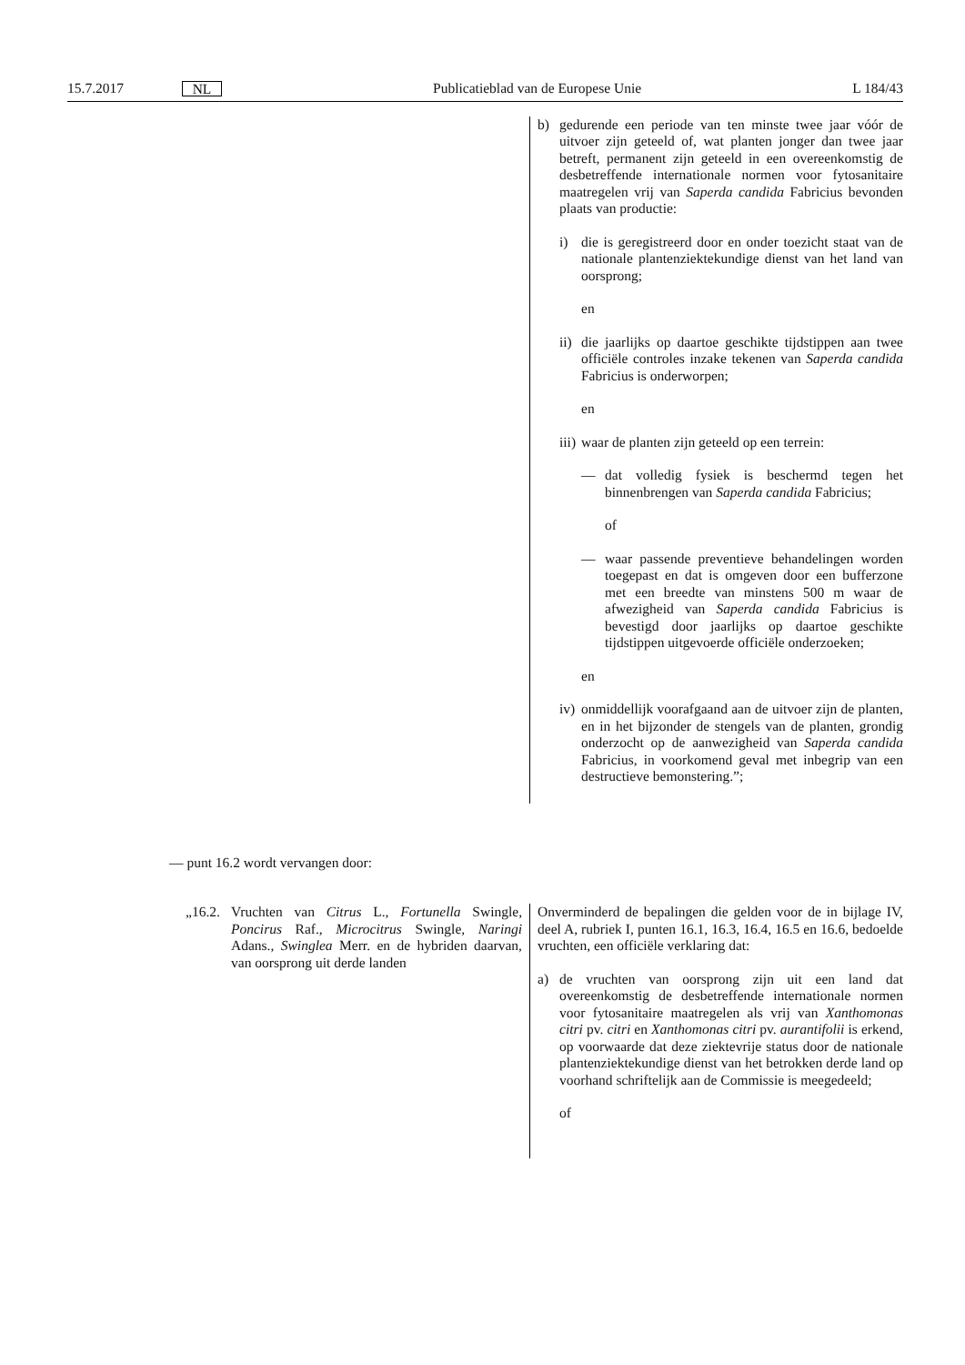15.7.2017 NL Publicatieblad van de Europese Unie L 184/43
| | b) gedurende een periode van ten minste twee jaar vóór de uitvoer zijn geteeld of, wat planten jonger dan twee jaar betreft, permanent zijn geteeld in een overeenkomstig de desbetreffende internationale normen voor fytosanitaire maatregelen vrij van Saperda candida Fabricius bevonden plaats van productie: i) die is geregistreerd door en onder toezicht staat van de nationale plantenziektekundige dienst van het land van oorsprong; en ii) die jaarlijks op daartoe geschikte tijdstippen aan twee officiële controles inzake tekenen van Saperda candida Fabricius is onderworpen; en iii) waar de planten zijn geteeld op een terrein: — dat volledig fysiek is beschermd tegen het binnenbrengen van Saperda candida Fabricius; of — waar passende preventieve behandelingen worden toegepast en dat is omgeven door een bufferzone met een breedte van minstens 500 m waar de afwezigheid van Saperda candida Fabricius is bevestigd door jaarlijks op daartoe geschikte tijdstippen uitgevoerde officiële onderzoeken; en iv) onmiddellijk voorafgaand aan de uitvoer zijn de planten, en in het bijzonder de stengels van de planten, grondig onderzocht op de aanwezigheid van Saperda candida Fabricius, in voorkomend geval met inbegrip van een destructieve bemonstering.”; |
— punt 16.2 wordt vervangen door:
| „16.2. Vruchten van Citrus L., Fortunella Swingle, Poncirus Raf., Microcitrus Swingle, Naringi Adans., Swinglea Merr. en de hybriden daarvan, van oorsprong uit derde landen | Onverminderd de bepalingen die gelden voor de in bijlage IV, deel A, rubriek I, punten 16.1, 16.3, 16.4, 16.5 en 16.6, bedoelde vruchten, een officiële verklaring dat: a) de vruchten van oorsprong zijn uit een land dat overeenkomstig de desbetreffende internationale normen voor fytosanitaire maatregelen als vrij van Xanthomonas citri pv. citri en Xanthomonas citri pv. aurantifolii is erkend, op voorwaarde dat deze ziektevrije status door de nationale plantenziektekundige dienst van het betrokken derde land op voorhand schriftelijk aan de Commissie is meegedeeld; of |